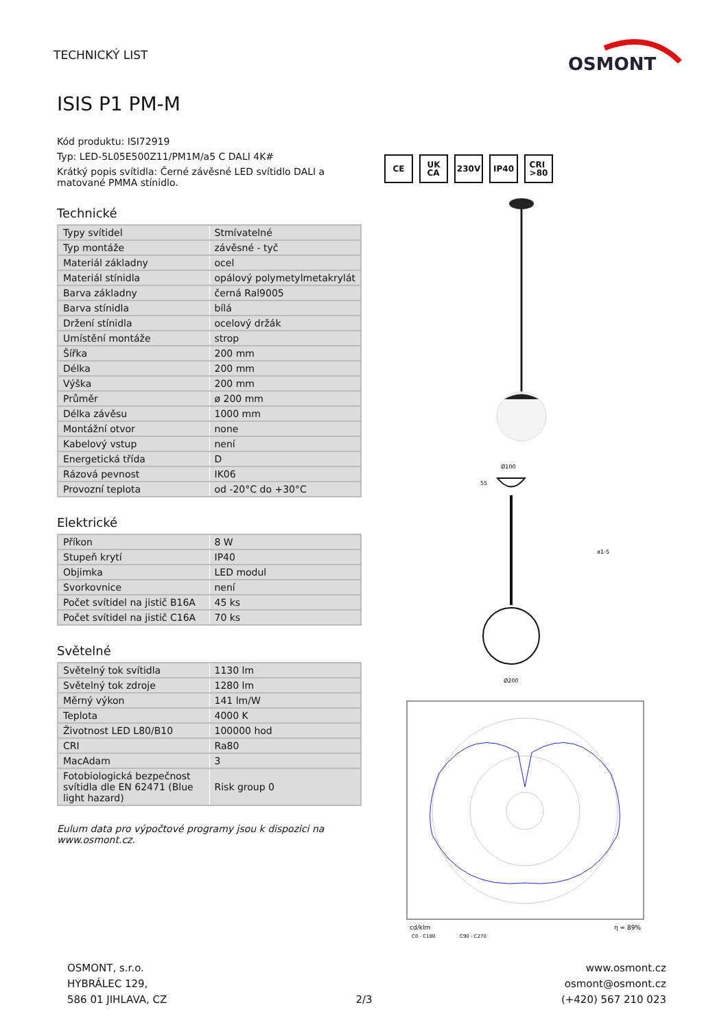TECHNICKÝ LIST
OSMONT
ISIS P1 PM-M
Kód produktu: ISI72919
Typ: LED-5L05E500Z11/PM1M/a5 C DALI 4K#
Krátký popis svítidla: Černé závěsné LED svítidlo DALI a matované PMMA stínidlo.
Technické
| Typy svítidel | Stmívatelné |
| Typ montáže | závěsné - tyč |
| Materiál základny | ocel |
| Materiál stínidla | opálový polymetylmetakrylát |
| Barva základny | černá Ral9005 |
| Barva stínidla | bílá |
| Držení stínidla | ocelový držák |
| Umístění montáže | strop |
| Šířka | 200 mm |
| Délka | 200 mm |
| Výška | 200 mm |
| Průměr | ø 200 mm |
| Délka závěsu | 1000 mm |
| Montážní otvor | none |
| Kabelový vstup | není |
| Energetická třída | D |
| Rázová pevnost | IK06 |
| Provozní teplota | od -20°C do +30°C |
Elektrické
| Příkon | 8 W |
| Stupeň krytí | IP40 |
| Objimka | LED modul |
| Svorkovnice | není |
| Počet svítidel na jistič B16A | 45 ks |
| Počet svítidel na jistič C16A | 70 ks |
Světelné
| Světelný tok svítidla | 1130 lm |
| Světelný tok zdroje | 1280 lm |
| Měrný výkon | 141 lm/W |
| Teplota | 4000 K |
| Životnost LED L80/B10 | 100000 hod |
| CRI | Ra80 |
| MacAdam | 3 |
| Fotobiologická bezpečnost svítidla dle EN 62471 (Blue light hazard) | Risk group 0 |
Eulum data pro výpočtové programy jsou k dispozici na www.osmont.cz.
CE UK
CA
230V IP40 CRI
>80
Ø100
Ø200
a1-5
55
cd/klm
C0 - C180
C90 - C270
η = 89%
OSMONT, s.r.o.
HYBRÁLEC 129,
586 01 JIHLAVA, CZ
2/3 www.osmont.cz
osmont@osmont.cz
(+420) 567 210 023